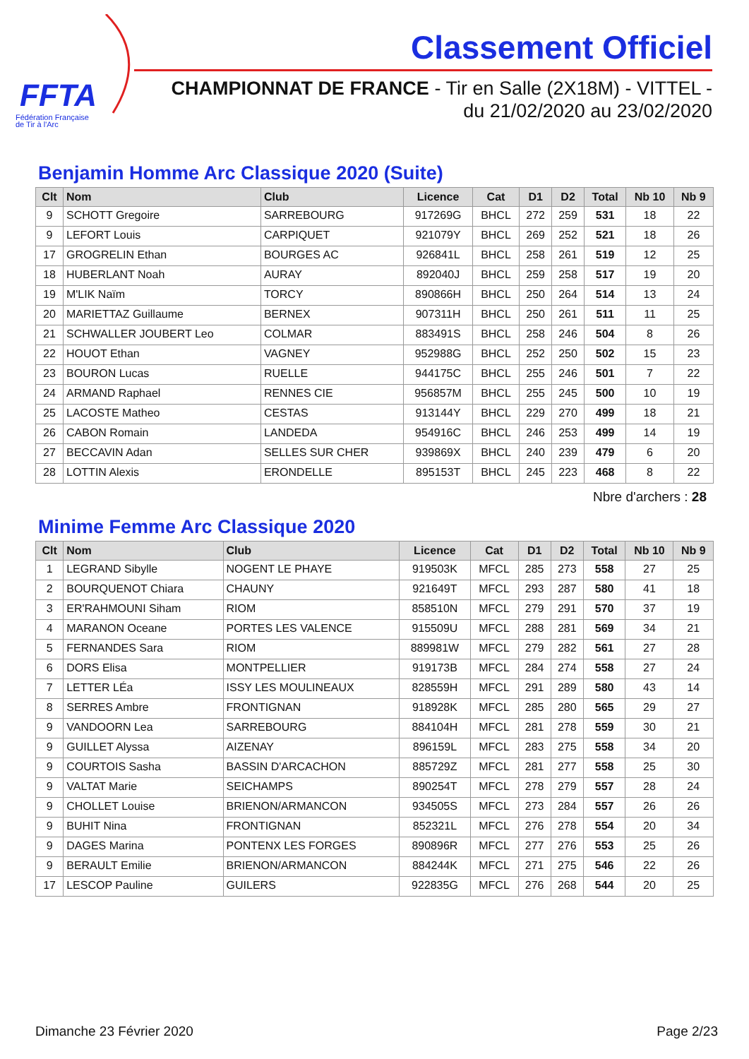FFTA
Fédération Française
de Tir à l'Arc
Classement Officiel
CHAMPIONNAT DE FRANCE - Tir en Salle (2X18M) - VITTEL -
du 21/02/2020 au 23/02/2020
Benjamin Homme Arc Classique 2020 (Suite)
| Clt | Nom | Club | Licence | Cat | D1 | D2 | Total | Nb 10 | Nb 9 |
| --- | --- | --- | --- | --- | --- | --- | --- | --- | --- |
| 9 | SCHOTT Gregoire | SARREBOURG | 917269G | BHCL | 272 | 259 | 531 | 18 | 22 |
| 9 | LEFORT Louis | CARPIQUET | 921079Y | BHCL | 269 | 252 | 521 | 18 | 26 |
| 17 | GROGRELIN Ethan | BOURGES AC | 926841L | BHCL | 258 | 261 | 519 | 12 | 25 |
| 18 | HUBERLANT Noah | AURAY | 892040J | BHCL | 259 | 258 | 517 | 19 | 20 |
| 19 | M'LIK Naïm | TORCY | 890866H | BHCL | 250 | 264 | 514 | 13 | 24 |
| 20 | MARIETTAZ Guillaume | BERNEX | 907311H | BHCL | 250 | 261 | 511 | 11 | 25 |
| 21 | SCHWALLER JOUBERT Leo | COLMAR | 883491S | BHCL | 258 | 246 | 504 | 8 | 26 |
| 22 | HOUOT Ethan | VAGNEY | 952988G | BHCL | 252 | 250 | 502 | 15 | 23 |
| 23 | BOURON Lucas | RUELLE | 944175C | BHCL | 255 | 246 | 501 | 7 | 22 |
| 24 | ARMAND Raphael | RENNES CIE | 956857M | BHCL | 255 | 245 | 500 | 10 | 19 |
| 25 | LACOSTE Matheo | CESTAS | 913144Y | BHCL | 229 | 270 | 499 | 18 | 21 |
| 26 | CABON Romain | LANDEDA | 954916C | BHCL | 246 | 253 | 499 | 14 | 19 |
| 27 | BECCAVIN Adan | SELLES SUR CHER | 939869X | BHCL | 240 | 239 | 479 | 6 | 20 |
| 28 | LOTTIN Alexis | ERONDELLE | 895153T | BHCL | 245 | 223 | 468 | 8 | 22 |
Nbre d'archers : 28
Minime Femme Arc Classique 2020
| Clt | Nom | Club | Licence | Cat | D1 | D2 | Total | Nb 10 | Nb 9 |
| --- | --- | --- | --- | --- | --- | --- | --- | --- | --- |
| 1 | LEGRAND Sibylle | NOGENT LE PHAYE | 919503K | MFCL | 285 | 273 | 558 | 27 | 25 |
| 2 | BOURQUENOT Chiara | CHAUNY | 921649T | MFCL | 293 | 287 | 580 | 41 | 18 |
| 3 | ER'RAHMOUNI Siham | RIOM | 858510N | MFCL | 279 | 291 | 570 | 37 | 19 |
| 4 | MARANON Oceane | PORTES LES VALENCE | 915509U | MFCL | 288 | 281 | 569 | 34 | 21 |
| 5 | FERNANDES Sara | RIOM | 889981W | MFCL | 279 | 282 | 561 | 27 | 28 |
| 6 | DORS Elisa | MONTPELLIER | 919173B | MFCL | 284 | 274 | 558 | 27 | 24 |
| 7 | LETTER LÉa | ISSY LES MOULINEAUX | 828559H | MFCL | 291 | 289 | 580 | 43 | 14 |
| 8 | SERRES Ambre | FRONTIGNAN | 918928K | MFCL | 285 | 280 | 565 | 29 | 27 |
| 9 | VANDOORN Lea | SARREBOURG | 884104H | MFCL | 281 | 278 | 559 | 30 | 21 |
| 9 | GUILLET Alyssa | AIZENAY | 896159L | MFCL | 283 | 275 | 558 | 34 | 20 |
| 9 | COURTOIS Sasha | BASSIN D'ARCACHON | 885729Z | MFCL | 281 | 277 | 558 | 25 | 30 |
| 9 | VALTAT Marie | SEICHAMPS | 890254T | MFCL | 278 | 279 | 557 | 28 | 24 |
| 9 | CHOLLET Louise | BRIENON/ARMANCON | 934505S | MFCL | 273 | 284 | 557 | 26 | 26 |
| 9 | BUHIT Nina | FRONTIGNAN | 852321L | MFCL | 276 | 278 | 554 | 20 | 34 |
| 9 | DAGES Marina | PONTENX LES FORGES | 890896R | MFCL | 277 | 276 | 553 | 25 | 26 |
| 9 | BERAULT Emilie | BRIENON/ARMANCON | 884244K | MFCL | 271 | 275 | 546 | 22 | 26 |
| 17 | LESCOP Pauline | GUILERS | 922835G | MFCL | 276 | 268 | 544 | 20 | 25 |
Dimanche 23 Février 2020 Page 2/23